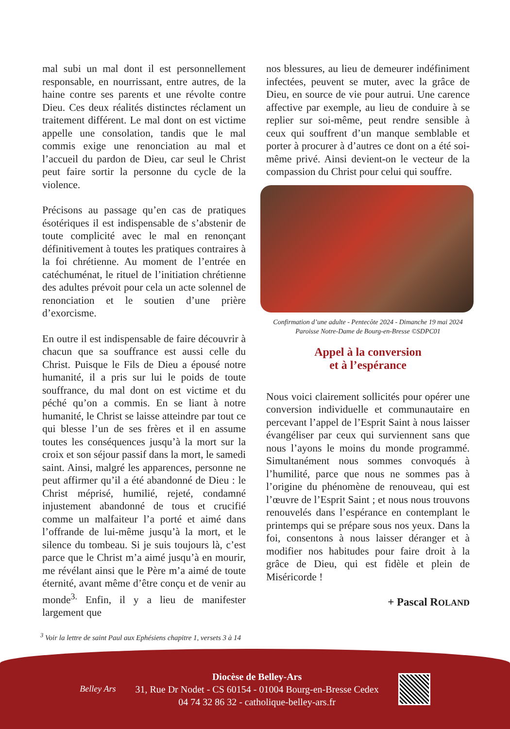mal subi un mal dont il est personnellement responsable, en nourrissant, entre autres, de la haine contre ses parents et une révolte contre Dieu. Ces deux réalités distinctes réclament un traitement différent. Le mal dont on est victime appelle une consolation, tandis que le mal commis exige une renonciation au mal et l’accueil du pardon de Dieu, car seul le Christ peut faire sortir la personne du cycle de la violence.
Précisons au passage qu’en cas de pratiques ésotériques il est indispensable de s’abstenir de toute complicité avec le mal en renonçant définitivement à toutes les pratiques contraires à la foi chrétienne. Au moment de l’entrée en catéchuménat, le rituel de l’initiation chrétienne des adultes prévoit pour cela un acte solennel de renonciation et le soutien d’une prière d’exorcisme.
En outre il est indispensable de faire découvrir à chacun que sa souffrance est aussi celle du Christ. Puisque le Fils de Dieu a épousé notre humanité, il a pris sur lui le poids de toute souffrance, du mal dont on est victime et du péché qu’on a commis. En se liant à notre humanité, le Christ se laisse atteindre par tout ce qui blesse l’un de ses frères et il en assume toutes les conséquences jusqu’à la mort sur la croix et son séjour passif dans la mort, le samedi saint. Ainsi, malgré les apparences, personne ne peut affirmer qu’il a été abandonné de Dieu : le Christ méprisé, humilié, rejeté, condamné injustement abandonné de tous et crucifié comme un malfaiteur l’a porté et aimé dans l’offrande de lui-même jusqu’à la mort, et le silence du tombeau. Si je suis toujours là, c’est parce que le Christ m’a aimé jusqu’à en mourir, me révélant ainsi que le Père m’a aimé de toute éternité, avant même d’être conçu et de venir au monde<sup>3.</sup> Enfin, il y a lieu de manifester largement que
nos blessures, au lieu de demeurer indéfiniment infectées, peuvent se muter, avec la grâce de Dieu, en source de vie pour autrui. Une carence affective par exemple, au lieu de conduire à se replier sur soi-même, peut rendre sensible à ceux qui souffrent d’un manque semblable et porter à procurer à d’autres ce dont on a été soi-même privé. Ainsi devient-on le vecteur de la compassion du Christ pour celui qui souffre.
Confirmation d’une adulte - Pentecôte 2024 - Dimanche 19 mai 2024
Paroisse Notre-Dame de Bourg-en-Bresse ©SDPC01
Appel à la conversion
et à l’espérance
Nous voici clairement sollicités pour opérer une conversion individuelle et communautaire en percevant l’appel de l’Esprit Saint à nous laisser évangéliser par ceux qui surviennent sans que nous l’ayons le moins du monde programmé. Simultanément nous sommes convoqués à l’humilité, parce que nous ne sommes pas à l’origine du phénomène de renouveau, qui est l’œuvre de l’Esprit Saint ; et nous nous trouvons renouvelés dans l’espérance en contemplant le printemps qui se prépare sous nos yeux. Dans la foi, consentons à nous laisser déranger et à modifier nos habitudes pour faire droit à la grâce de Dieu, qui est fidèle et plein de Miséricorde !
+ Pascal ROLAND
<sup>3</sup> Voir la lettre de saint Paul aux Ephésiens chapitre 1, versets 3 à 14
Belley Ars
Diocèse de Belley-Ars
31, Rue Dr Nodet - CS 60154 - 01004 Bourg-en-Bresse Cedex
04 74 32 86 32 - catholique-belley-ars.fr